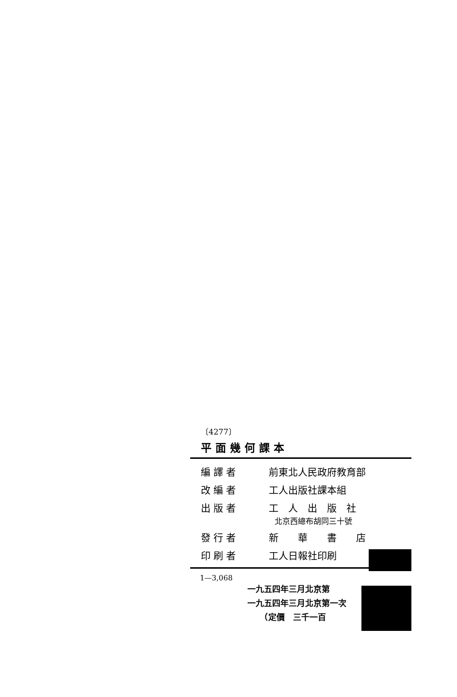〔4277〕
平面幾何課本
| 編譯者 | 前東北人民政府教育部 |
| 改編者 | 工人出版社課本組 |
| 出版者 | 工 人 出 版 社 北京西總布胡同三十號 |
| 發行者 | 新 華 書 店 |
| 印刷者 | 工人日報社印刷 |
1—3,068
一九五四年三月北京第
一九五四年三月北京第一次
　　（定價　三千一百